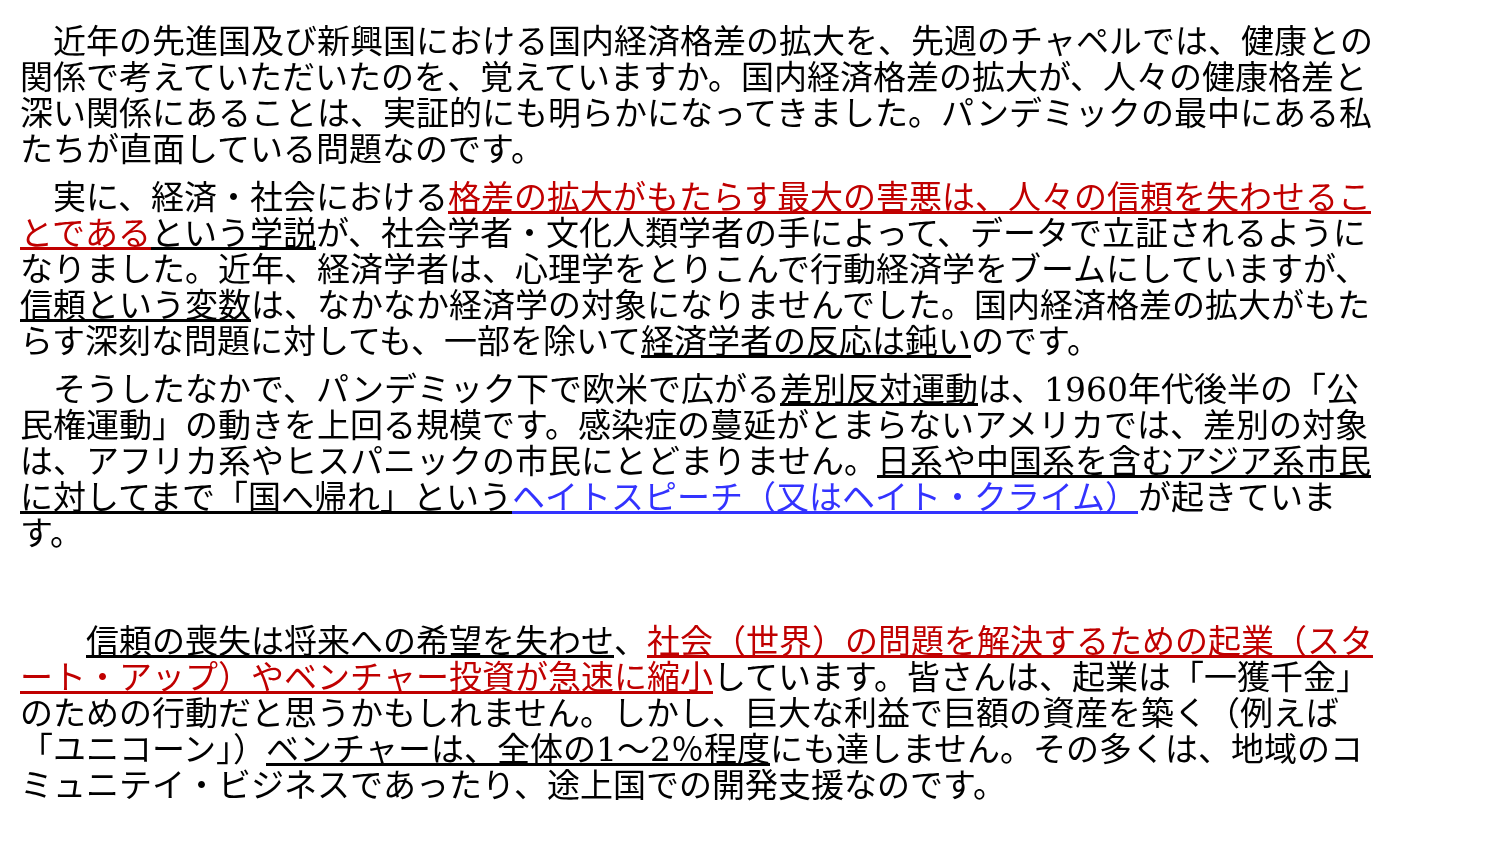近年の先進国及び新興国における国内経済格差の拡大を、先週のチャペルでは、健康との関係で考えていただいたのを、覚えていますか。国内経済格差の拡大が、人々の健康格差と深い関係にあることは、実証的にも明らかになってきました。パンデミックの最中にある私たちが直面している問題なのです。
　実に、経済・社会における格差の拡大がもたらす最大の害悪は、人々の信頼を失わせることである という学説が、社会学者・文化人類学者の手によって、データで立証されるようになりました。近年、経済学者は、心理学をとりこんで行動経済学をブームにしていますが、信頼という変数は、なかなか経済学の対象になりませんでした。国内経済格差の拡大がもたらす深刻な問題に対しても、一部を除いて経済学者の反応は鈍いのです。
　そうしたなかで、パンデミック下で欧米で広がる差別反対運動は、1960年代後半の「公民権運動」の動きを上回る規模です。感染症の蔓延がとまらないアメリカでは、差別の対象は、アフリカ系やヒスパニックの市民にとどまりません。日系や中国系を含むアジア系市民に対してまで「国へ帰れ」という ヘイトスピーチ（又はヘイト・クライム）が起きています。
　　信頼の喪失は将来への希望を失わせ、社会（世界）の問題を解決するための起業（スタート・アップ）やベンチャー投資が急速に縮小しています。皆さんは、起業は「一獲千金」のための行動だと思うかもしれません。しかし、巨大な利益で巨額の資産を築く（例えば「ユニコーン」）ベンチャーは、全体の1～2％程度にも達しません。その多くは、地域のコミュニテイ・ビジネスであったり、途上国での開発支援なのです。